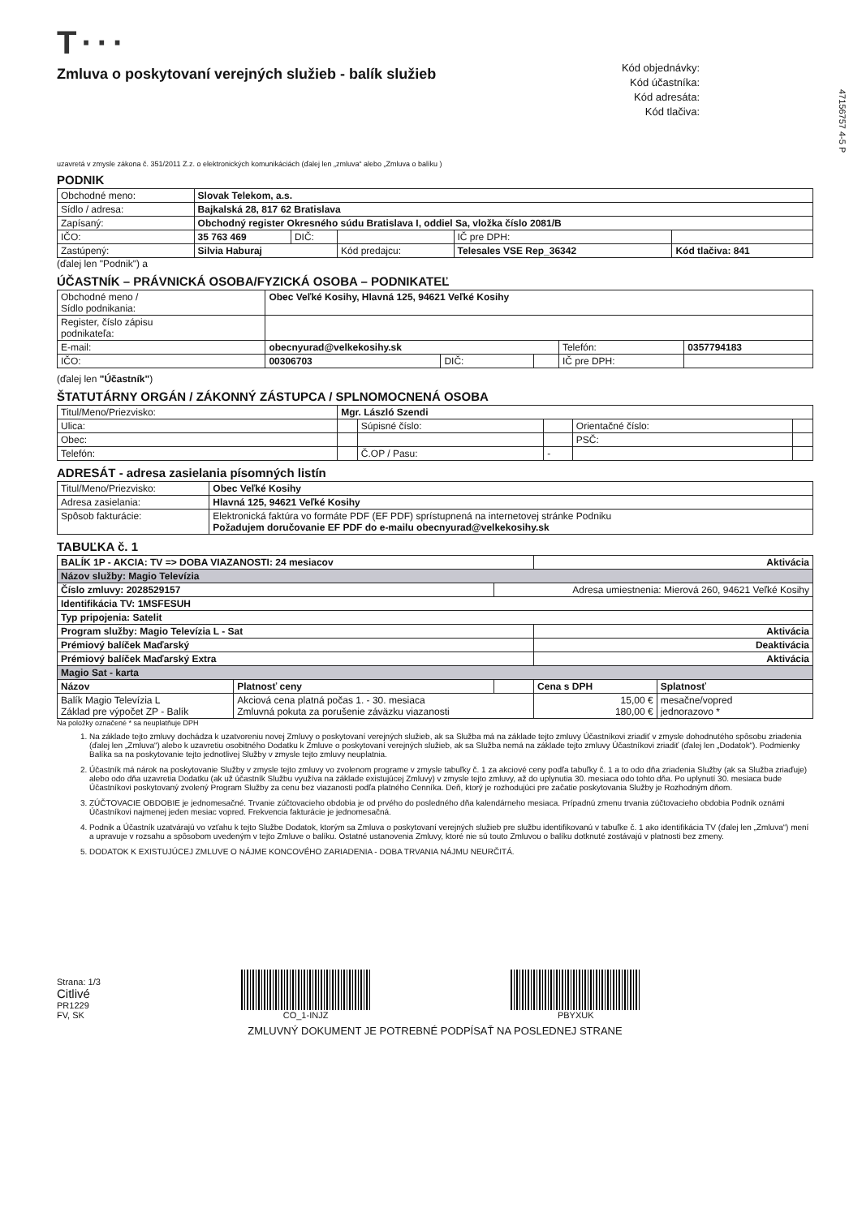47156757 4-5 P
T···
Zmluva o poskytovaní verejných služieb - balík služieb
Kód objednávky:
Kód účastníka:
Kód adresáta:
Kód tlačiva:
uzavretá v zmysle zákona č. 351/2011 Z.z. o elektronických komunikáciách (ďalej len „zmluva“ alebo „Zmluva o balíku )
PODNIK
| Obchodné meno: | Slovak Telekom, a.s. | | | | |
| Sídlo / adresa: | Bajkalská 28, 817 62 Bratislava | | | | |
| Zapísaný: | Obchodný register Okresného súdu Bratislava I, oddiel Sa, vložka číslo 2081/B | | | | |
| IČO: | 35 763 469 | DIČ: | | IČ pre DPH: | |
| Zastúpený: | Silvia Haburaj | | Kód predajcu: | Telesales VSE Rep_36342 | Kód tlačiva: 841 |
(ďalej len "Podnik") a
ÚČASTNÍK – PRÁVNICKÁ OSOBA/FYZICKÁ OSOBA – PODNIKATEĽ
| Obchodné meno / Sídlo podnikania: | Obec Veľké Kosihy, Hlavná 125, 94621 Veľké Kosihy | | | | |
| Register, číslo zápisu podnikateľa: | | | | | |
| E-mail: | obecnyurad@velkekosihy.sk | | | Telefón: | 0357794183 |
| IČO: | 00306703 | DIČ: | | IČ pre DPH: | |
(ďalej len "Účastník")
ŠTATUTÁRNY ORGÁN / ZÁKONNÝ ZÁSTUPCA / SPLNOMOCNENÁ OSOBA
| Titul/Meno/Priezvisko: | Mgr. László Szendi | | | | |
| Ulica: | | Súpisné číslo: | | Orientačné číslo: | |
| Obec: | | | | PSČ: | |
| Telefón: | | Č.OP / Pasu: | - | | |
ADRESÁT - adresa zasielania písomných listín
| Titul/Meno/Priezvisko: | Obec Veľké Kosihy |
| Adresa zasielania: | Hlavná 125, 94621 Veľké Kosihy |
| Spôsob fakturácie: | Elektronická faktúra vo formáte PDF (EF PDF) sprístupnená na internetovej stránke Podniku Požadujem doručovanie EF PDF do e-mailu obecnyurad@velkekosihy.sk |
TABUĽKA č. 1
| BALÍK 1P - AKCIA: TV => DOBA VIAZANOSTI: 24 mesiacov | | | Aktivácia | |
| Názov služby: Magio Televízia | | | | |
| Číslo zmluvy: 2028529157 | | Adresa umiestnenia: Mierová 260, 94621 Veľké Kosihy | | |
| Identifikácia TV: 1MSFESUH | | | | |
| Typ pripojenia: Satelit | | | | |
| Program služby: Magio Televízia L - Sat | | | Aktivácia | |
| Prémiový balíček Maďarský | | | Deaktivácia | |
| Prémiový balíček Maďarský Extra | | | Aktivácia | |
| Magio Sat - karta | | | | |
| Názov | Platnosť ceny | | Cena s DPH | Splatnosť |
| Balík Magio Televízia L Základ pre výpočet ZP - Balík | Akciová cena platná počas 1. - 30. mesiaca Zmluvná pokuta za porušenie záväzku viazanosti | | 15,00 € 180,00 € | mesačne/vopred jednorazovo * |
Na položky označené * sa neuplatňuje DPH
1. Na základe tejto zmluvy dochádza k uzatvoreniu novej Zmluvy o poskytovaní verejných služieb, ak sa Služba má na základe tejto zmluvy Účastníkovi zriadiť v zmysle dohodnutého spôsobu zriadenia (ďalej len „Zmluva“) alebo k uzavretiu osobitného Dodatku k Zmluve o poskytovaní verejných služieb, ak sa Služba nemá na základe tejto zmluvy Účastníkovi zriadiť (ďalej len „Dodatok“). Podmienky Balíka sa na poskytovanie tejto jednotlivej Služby v zmysle tejto zmluvy neuplatnia.
2. Účastník má nárok na poskytovanie Služby v zmysle tejto zmluvy vo zvolenom programe v zmysle tabuľky č. 1 za akciové ceny podľa tabuľky č. 1 a to odo dňa zriadenia Služby (ak sa Služba zriaďuje) alebo odo dňa uzavretia Dodatku (ak už účastník Službu využíva na základe existujúcej Zmluvy) v zmysle tejto zmluvy, až do uplynutia 30. mesiaca odo tohto dňa. Po uplynutí 30. mesiaca bude Účastníkovi poskytovaný zvolený Program Služby za cenu bez viazanosti podľa platného Cenníka. Deň, ktorý je rozhodujúci pre začatie poskytovania Služby je Rozhodným dňom.
3. ZÚČTOVACIE OBDOBIE je jednomesačné. Trvanie zúčtovacieho obdobia je od prvého do posledného dňa kalendárneho mesiaca. Prípadnú zmenu trvania zúčtovacieho obdobia Podnik oznámi Účastníkovi najmenej jeden mesiac vopred. Frekvencia fakturácie je jednomesačná.
4. Podnik a Účastník uzatvárajú vo vzťahu k tejto Službe Dodatok, ktorým sa Zmluva o poskytovaní verejných služieb pre službu identifikovanú v tabuľke č. 1 ako identifikácia TV (ďalej len „Zmluva“) mení a upravuje v rozsahu a spôsobom uvedeným v tejto Zmluve o balíku. Ostatné ustanovenia Zmluvy, ktoré nie sú touto Zmluvou o balíku dotknuté zostávajú v platnosti bez zmeny.
5. DODATOK K EXISTUJÚCEJ ZMLUVE O NÁJME KONCOVÉHO ZARIADENIA - DOBA TRVANIA NÁJMU NEURČITÁ.
Strana: 1/3
Citlivé
PR1229
FV, SK
CO_1-INJZ
PBYXUK
ZMLUVNÝ DOKUMENT JE POTREBNÉ PODPÍSAŤ NA POSLEDNEJ STRANE